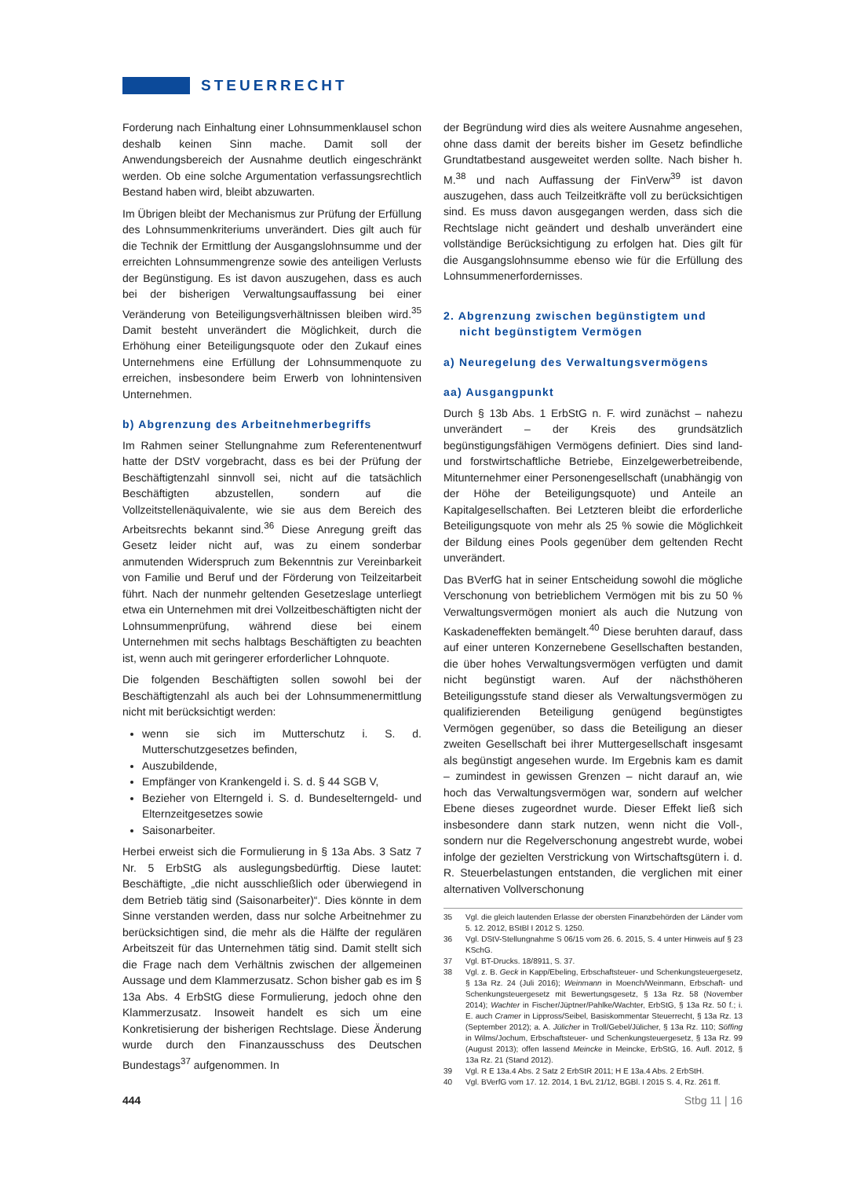STEUERRECHT
Forderung nach Einhaltung einer Lohnsummenklausel schon deshalb keinen Sinn mache. Damit soll der Anwendungsbereich der Ausnahme deutlich eingeschränkt werden. Ob eine solche Argumentation verfassungsrechtlich Bestand haben wird, bleibt abzuwarten.
Im Übrigen bleibt der Mechanismus zur Prüfung der Erfüllung des Lohnsummenkriteriums unverändert. Dies gilt auch für die Technik der Ermittlung der Ausgangslohnsumme und der erreichten Lohnsummengrenze sowie des anteiligen Verlusts der Begünstigung. Es ist davon auszugehen, dass es auch bei der bisherigen Verwaltungsauffassung bei einer Veränderung von Beteiligungsverhältnissen bleiben wird.<sup>35</sup> Damit besteht unverändert die Möglichkeit, durch die Erhöhung einer Beteiligungsquote oder den Zukauf eines Unternehmens eine Erfüllung der Lohnsummenquote zu erreichen, insbesondere beim Erwerb von lohnintensiven Unternehmen.
b) Abgrenzung des Arbeitnehmerbegriffs
Im Rahmen seiner Stellungnahme zum Referentenentwurf hatte der DStV vorgebracht, dass es bei der Prüfung der Beschäftigtenzahl sinnvoll sei, nicht auf die tatsächlich Beschäftigten abzustellen, sondern auf die Vollzeitstellenäquivalente, wie sie aus dem Bereich des Arbeitsrechts bekannt sind.<sup>36</sup> Diese Anregung greift das Gesetz leider nicht auf, was zu einem sonderbar anmutenden Widerspruch zum Bekenntnis zur Vereinbarkeit von Familie und Beruf und der Förderung von Teilzeitarbeit führt. Nach der nunmehr geltenden Gesetzeslage unterliegt etwa ein Unternehmen mit drei Vollzeitbeschäftigten nicht der Lohnsummenprüfung, während diese bei einem Unternehmen mit sechs halbtags Beschäftigten zu beachten ist, wenn auch mit geringerer erforderlicher Lohnquote.
Die folgenden Beschäftigten sollen sowohl bei der Beschäftigtenzahl als auch bei der Lohnsummenermittlung nicht mit berücksichtigt werden:
wenn sie sich im Mutterschutz i. S. d. Mutterschutzgesetzes befinden,
Auszubildende,
Empfänger von Krankengeld i. S. d. § 44 SGB V,
Bezieher von Elterngeld i. S. d. Bundeselterngeld- und Elternzeitgesetzes sowie
Saisonarbeiter.
Herbei erweist sich die Formulierung in § 13a Abs. 3 Satz 7 Nr. 5 ErbStG als auslegungsbedürftig. Diese lautet: Beschäftigte, „die nicht ausschließlich oder überwiegend in dem Betrieb tätig sind (Saisonarbeiter)“. Dies könnte in dem Sinne verstanden werden, dass nur solche Arbeitnehmer zu berücksichtigen sind, die mehr als die Hälfte der regulären Arbeitszeit für das Unternehmen tätig sind. Damit stellt sich die Frage nach dem Verhältnis zwischen der allgemeinen Aussage und dem Klammerzusatz. Schon bisher gab es im § 13a Abs. 4 ErbStG diese Formulierung, jedoch ohne den Klammerzusatz. Insoweit handelt es sich um eine Konkretisierung der bisherigen Rechtslage. Diese Änderung wurde durch den Finanzausschuss des Deutschen Bundestags<sup>37</sup> aufgenommen. In
der Begründung wird dies als weitere Ausnahme angesehen, ohne dass damit der bereits bisher im Gesetz befindliche Grundtatbestand ausgeweitet werden sollte. Nach bisher h. M.<sup>38</sup> und nach Auffassung der FinVerw<sup>39</sup> ist davon auszugehen, dass auch Teilzeitkräfte voll zu berücksichtigen sind. Es muss davon ausgegangen werden, dass sich die Rechtslage nicht geändert und deshalb unverändert eine vollständige Berücksichtigung zu erfolgen hat. Dies gilt für die Ausgangslohnsumme ebenso wie für die Erfüllung des Lohnsummenerfordernisses.
2. Abgrenzung zwischen begünstigtem und
nicht begünstigtem Vermögen
a) Neuregelung des Verwaltungsvermögens
aa) Ausgangpunkt
Durch § 13b Abs. 1 ErbStG n. F. wird zunächst – nahezu unverändert – der Kreis des grundsätzlich begünstigungsfähigen Vermögens definiert. Dies sind land- und forstwirtschaftliche Betriebe, Einzelgewerbetreibende, Mitunternehmer einer Personengesellschaft (unabhängig von der Höhe der Beteiligungsquote) und Anteile an Kapitalgesellschaften. Bei Letzteren bleibt die erforderliche Beteiligungsquote von mehr als 25 % sowie die Möglichkeit der Bildung eines Pools gegenüber dem geltenden Recht unverändert.
Das BVerfG hat in seiner Entscheidung sowohl die mögliche Verschonung von betrieblichem Vermögen mit bis zu 50 % Verwaltungsvermögen moniert als auch die Nutzung von Kaskadeneffekten bemängelt.<sup>40</sup> Diese beruhten darauf, dass auf einer unteren Konzernebene Gesellschaften bestanden, die über hohes Verwaltungsvermögen verfügten und damit nicht begünstigt waren. Auf der nächsthöheren Beteiligungsstufe stand dieser als Verwaltungsvermögen zu qualifizierenden Beteiligung genügend begünstigtes Vermögen gegenüber, so dass die Beteiligung an dieser zweiten Gesellschaft bei ihrer Muttergesellschaft insgesamt als begünstigt angesehen wurde. Im Ergebnis kam es damit – zumindest in gewissen Grenzen – nicht darauf an, wie hoch das Verwaltungsvermögen war, sondern auf welcher Ebene dieses zugeordnet wurde. Dieser Effekt ließ sich insbesondere dann stark nutzen, wenn nicht die Voll-, sondern nur die Regelverschonung angestrebt wurde, wobei infolge der gezielten Verstrickung von Wirtschaftsgütern i. d. R. Steuerbelastungen entstanden, die verglichen mit einer alternativen Vollverschonung
35 Vgl. die gleich lautenden Erlasse der obersten Finanzbehörden der Länder vom 5. 12. 2012, BStBl I 2012 S. 1250.
36 Vgl. DStV-Stellungnahme S 06/15 vom 26. 6. 2015, S. 4 unter Hinweis auf § 23 KSchG.
37 Vgl. BT-Drucks. 18/8911, S. 37.
38 Vgl. z. B. Geck in Kapp/Ebeling, Erbschaftsteuer- und Schenkungsteuergesetz, § 13a Rz. 24 (Juli 2016); Weinmann in Moench/Weinmann, Erbschaft- und Schenkungsteuergesetz mit Bewertungsgesetz, § 13a Rz. 58 (November 2014); Wachter in Fischer/Jüptner/Pahlke/Wachter, ErbStG, § 13a Rz. 50 f.; i. E. auch Cramer in Lippross/Seibel, Basiskommentar Steuerrecht, § 13a Rz. 13 (September 2012); a. A. Jülicher in Troll/Gebel/Jülicher, § 13a Rz. 110; Söffing in Wilms/Jochum, Erbschaftsteuer- und Schenkungsteuergesetz, § 13a Rz. 99 (August 2013); offen lassend Meincke in Meincke, ErbStG, 16. Aufl. 2012, § 13a Rz. 21 (Stand 2012).
39 Vgl. R E 13a.4 Abs. 2 Satz 2 ErbStR 2011; H E 13a.4 Abs. 2 ErbStH.
40 Vgl. BVerfG vom 17. 12. 2014, 1 BvL 21/12, BGBl. I 2015 S. 4, Rz. 261 ff.
444 Stbg 11 | 16